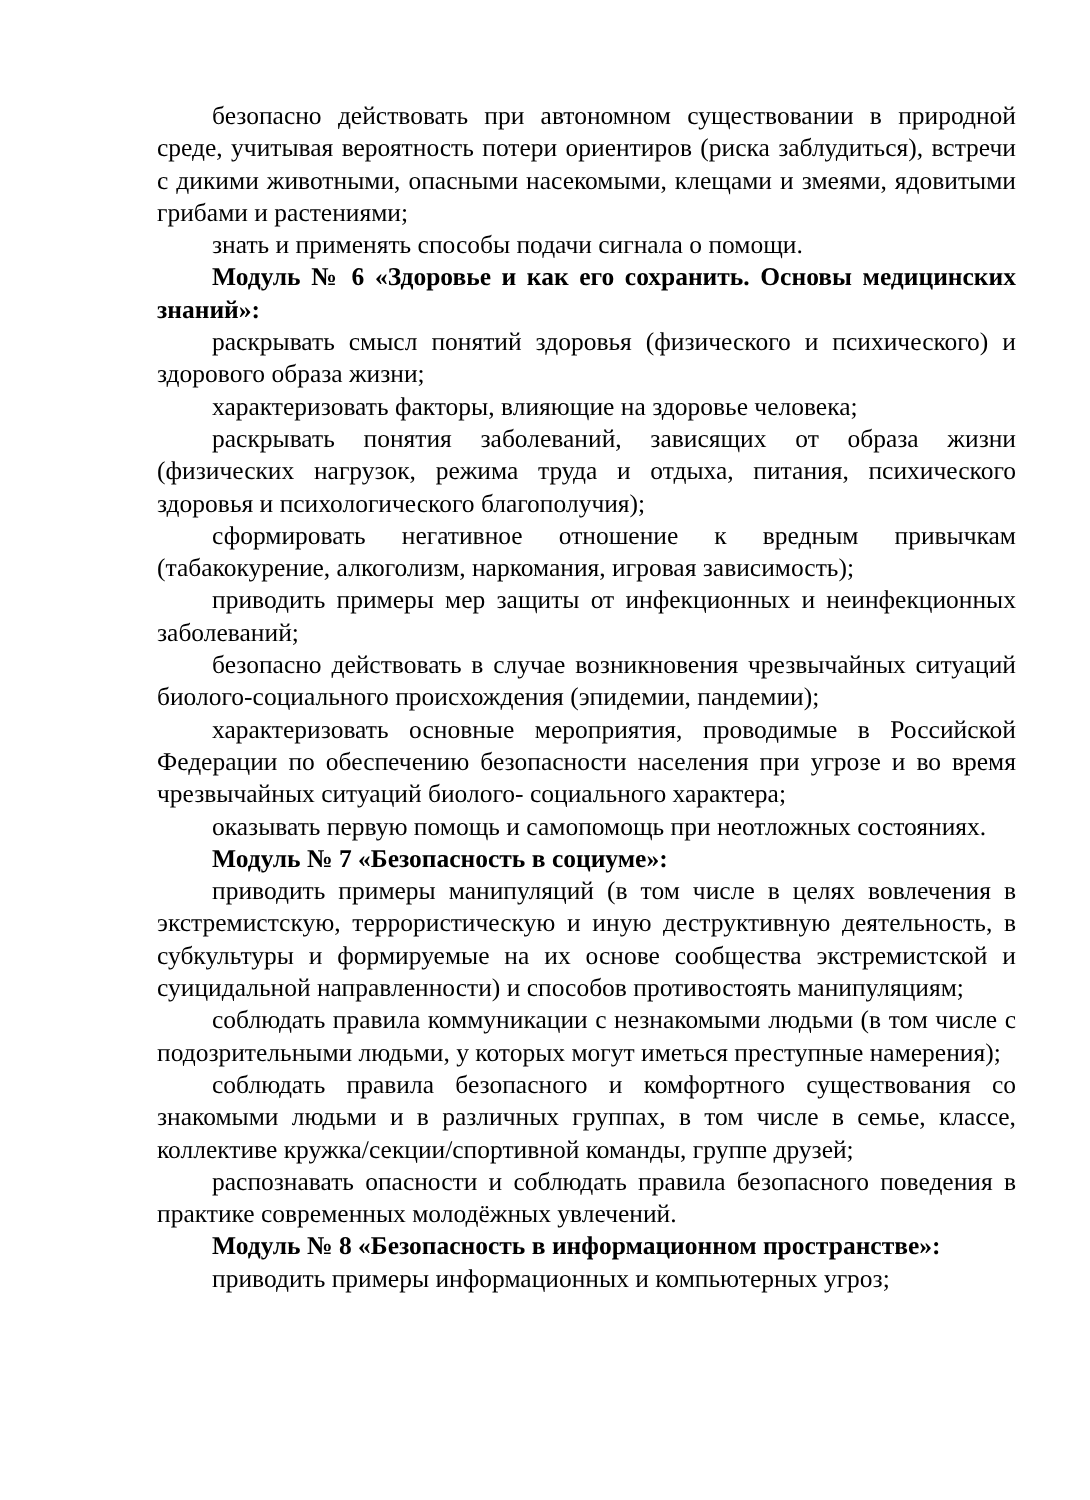безопасно действовать при автономном существовании в природной среде, учитывая вероятность потери ориентиров (риска заблудиться), встречи с дикими животными, опасными насекомыми, клещами и змеями, ядовитыми грибами и растениями;
знать и применять способы подачи сигнала о помощи.
Модуль № 6 «Здоровье и как его сохранить. Основы медицинских знаний»:
раскрывать смысл понятий здоровья (физического и психического) и здорового образа жизни;
характеризовать факторы, влияющие на здоровье человека;
раскрывать понятия заболеваний, зависящих от образа жизни (физических нагрузок, режима труда и отдыха, питания, психического здоровья и психологического благополучия);
сформировать негативное отношение к вредным привычкам (табакокурение, алкоголизм, наркомания, игровая зависимость);
приводить примеры мер защиты от инфекционных и неинфекционных заболеваний;
безопасно действовать в случае возникновения чрезвычайных ситуаций биолого-социального происхождения (эпидемии, пандемии);
характеризовать основные мероприятия, проводимые в Российской Федерации по обеспечению безопасности населения при угрозе и во время чрезвычайных ситуаций биолого- социального характера;
оказывать первую помощь и самопомощь при неотложных состояниях.
Модуль № 7 «Безопасность в социуме»:
приводить примеры манипуляций (в том числе в целях вовлечения в экстремистскую, террористическую и иную деструктивную деятельность, в субкультуры и формируемые на их основе сообщества экстремистской и суицидальной направленности) и способов противостоять манипуляциям;
соблюдать правила коммуникации с незнакомыми людьми (в том числе с подозрительными людьми, у которых могут иметься преступные намерения);
соблюдать правила безопасного и комфортного существования со знакомыми людьми и в различных группах, в том числе в семье, классе, коллективе кружка/секции/спортивной команды, группе друзей;
распознавать опасности и соблюдать правила безопасного поведения в практике современных молодёжных увлечений.
Модуль № 8 «Безопасность в информационном пространстве»:
приводить примеры информационных и компьютерных угроз;